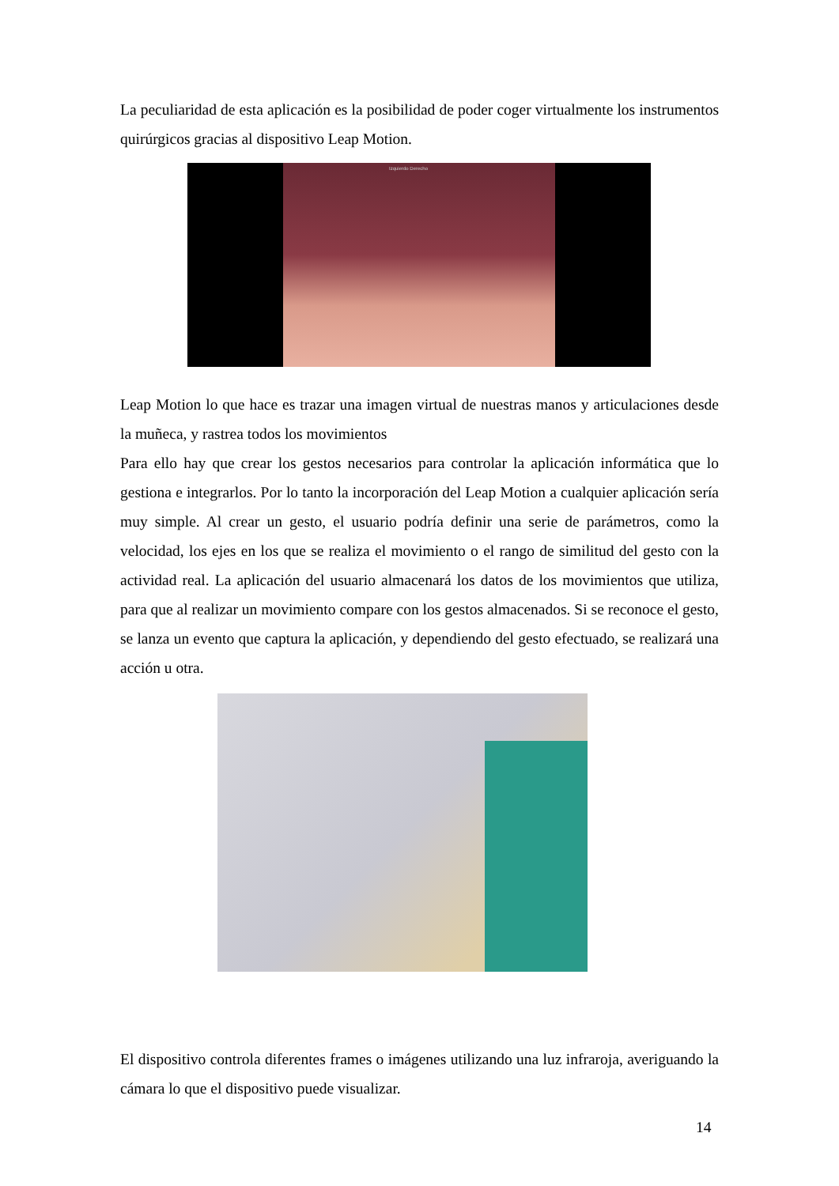La peculiaridad de esta aplicación es la posibilidad de poder coger virtualmente los instrumentos quirúrgicos gracias al dispositivo Leap Motion.
Izquierdo Derecho
Leap Motion lo que hace es trazar una imagen virtual de nuestras manos y articulaciones desde la muñeca, y rastrea todos los movimientos
Para ello hay que crear los gestos necesarios para controlar la aplicación informática que lo gestiona e integrarlos. Por lo tanto la incorporación del Leap Motion a cualquier aplicación sería muy simple. Al crear un gesto, el usuario podría definir una serie de parámetros, como la velocidad, los ejes en los que se realiza el movimiento o el rango de similitud del gesto con la actividad real. La aplicación del usuario almacenará los datos de los movimientos que utiliza, para que al realizar un movimiento compare con los gestos almacenados. Si se reconoce el gesto, se lanza un evento que captura la aplicación, y dependiendo del gesto efectuado, se realizará una acción u otra.
El dispositivo controla diferentes frames o imágenes utilizando una luz infraroja, averiguando la cámara lo que el dispositivo puede visualizar.
14